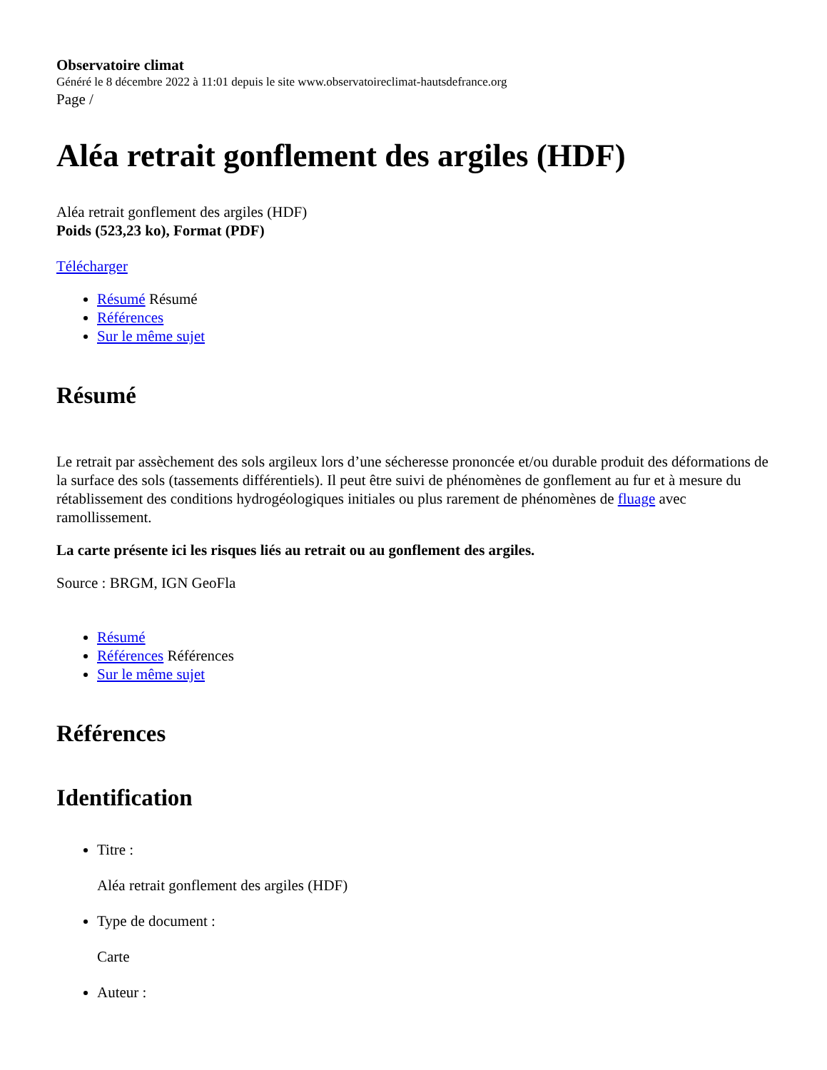Observatoire climat
Généré le 8 décembre 2022 à 11:01 depuis le site www.observatoireclimat-hautsdefrance.org
Page /
Aléa retrait gonflement des argiles (HDF)
Aléa retrait gonflement des argiles (HDF)
Poids (523,23 ko), Format (PDF)
Télécharger
Résumé Résumé
Références
Sur le même sujet
Résumé
Le retrait par assèchement des sols argileux lors d’une sécheresse prononcée et/ou durable produit des déformations de la surface des sols (tassements différentiels). Il peut être suivi de phénomènes de gonflement au fur et à mesure du rétablissement des conditions hydrogéologiques initiales ou plus rarement de phénomènes de fluage avec ramollissement.
La carte présente ici les risques liés au retrait ou au gonflement des argiles.
Source : BRGM, IGN GeoFla
Résumé
Références Références
Sur le même sujet
Références
Identification
Titre :
Aléa retrait gonflement des argiles (HDF)
Type de document :
Carte
Auteur :